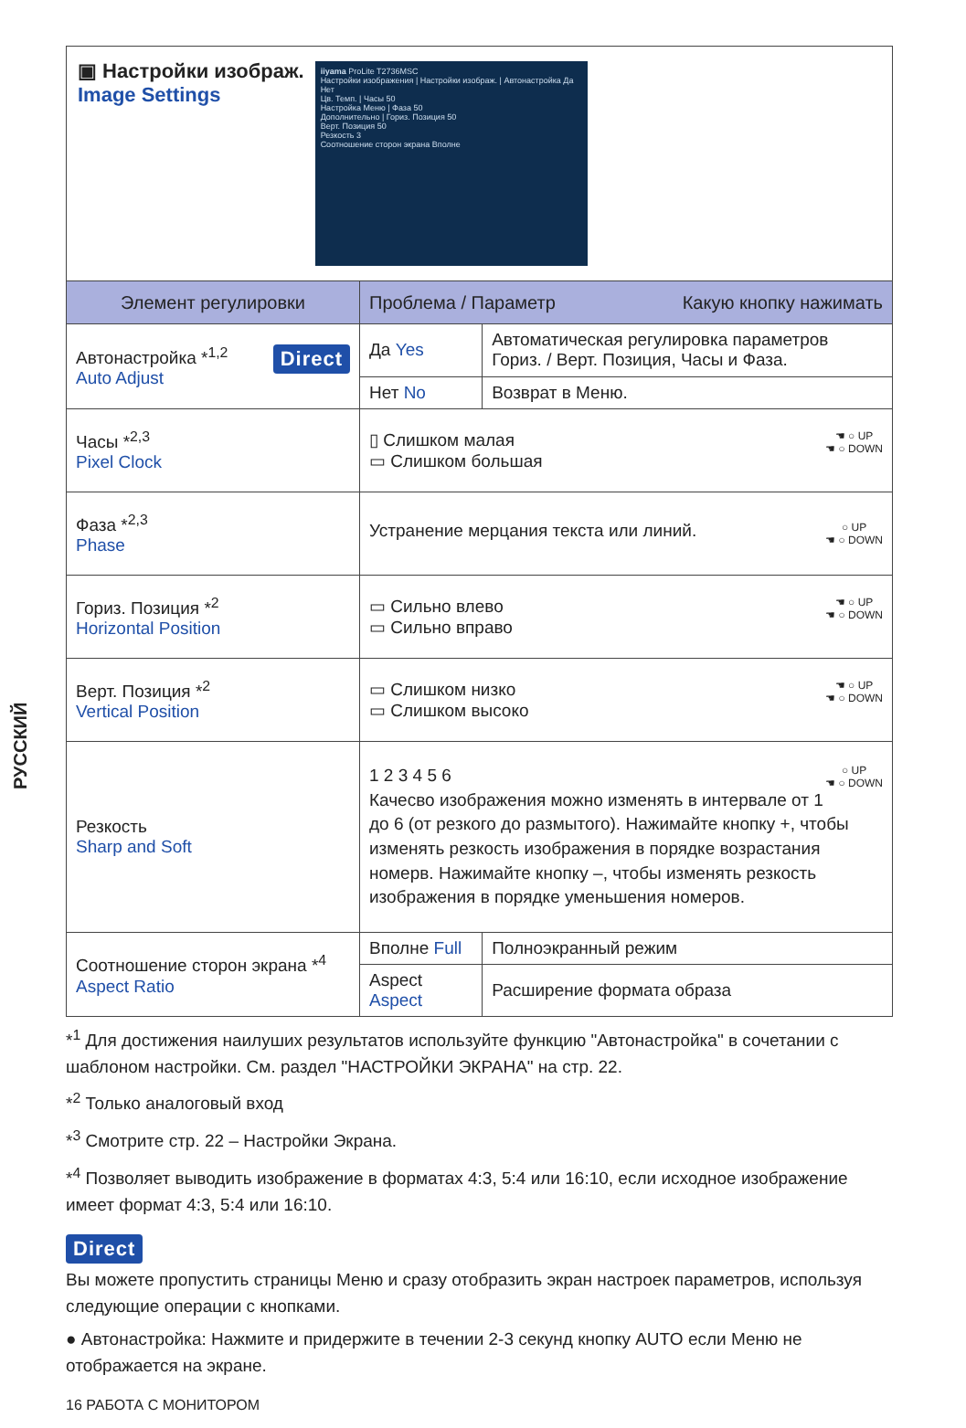РУССКИЙ
▣ Настройки изображ.
Image Settings
iiyama ProLite T2736MSC
Настройки изображения | Настройки изображ. | Автонастройка Да Нет
Цв. Темп. | Часы 50
Настройка Меню | Фаза 50
Дополнительно | Гориз. Позиция 50
Верт. Позиция 50
Резкость 3
Соотношение сторон экрана Вполне
| Элемент регулировки | Проблема / Параметр Какую кнопку нажимать | | |
| --- | --- | --- | --- |
| Автонастройка *<sup>1,2</sup> Direct Auto Adjust | Да Yes | Автоматическая регулировка параметров Гориз. / Верт. Позиция, Часы и Фаза. | |
| | Нет No | Возврат в Меню. | |
| Часы *<sup>2,3</sup> Pixel Clock | ☚ ○ UP ☚ ○ DOWN ▯ Слишком малая ▭ Слишком большая | | |
| Фаза *<sup>2,3</sup> Phase | ○ UP ☚ ○ DOWN Устранение мерцания текста или линий. | | |
| Гориз. Позиция *<sup>2</sup> Horizontal Position | ☚ ○ UP ☚ ○ DOWN ▭ Сильно влево ▭ Сильно вправо | | |
| Верт. Позиция *<sup>2</sup> Vertical Position | ☚ ○ UP ☚ ○ DOWN ▭ Слишком низко ▭ Слишком высоко | | |
| Резкость Sharp and Soft | ○ UP ☚ ○ DOWN 1 2 3 4 5 6 Качесво изображения можно изменять в интервале от 1 до 6 (от резкого до размытого). Нажимайте кнопку +, чтобы изменять резкость изображения в порядке возрастания номерв. Нажимайте кнопку –, чтобы изменять резкость изображения в порядке уменьшения номеров. | | |
| Соотношение сторон экрана *<sup>4</sup> Aspect Ratio | Вполне Full | | Полноэкранный режим |
| | Aspect Aspect | | Расширение формата образа |
*<sup>1</sup> Для достижения наилуших результатов используйте функцию "Автонастройка" в сочетании с шаблоном настройки. См. раздел "НАСТРОЙКИ ЭКРАНА" на стр. 22.
*<sup>2</sup> Только аналоговый вход
*<sup>3</sup> Смотрите стр. 22 – Настройки Экрана.
*<sup>4</sup> Позволяет выводить изображение в форматах 4:3, 5:4 или 16:10, если исходное изображение имеет формат 4:3, 5:4 или 16:10.
Direct
Вы можете пропустить страницы Меню и сразу отобразить экран настроек параметров, используя следующие операции с кнопками.
● Автонастройка: Нажмите и придержите в течении 2-3 секунд кнопку AUTO если Меню не отображается на экране.
16 РАБОТА С МОНИТОРОМ